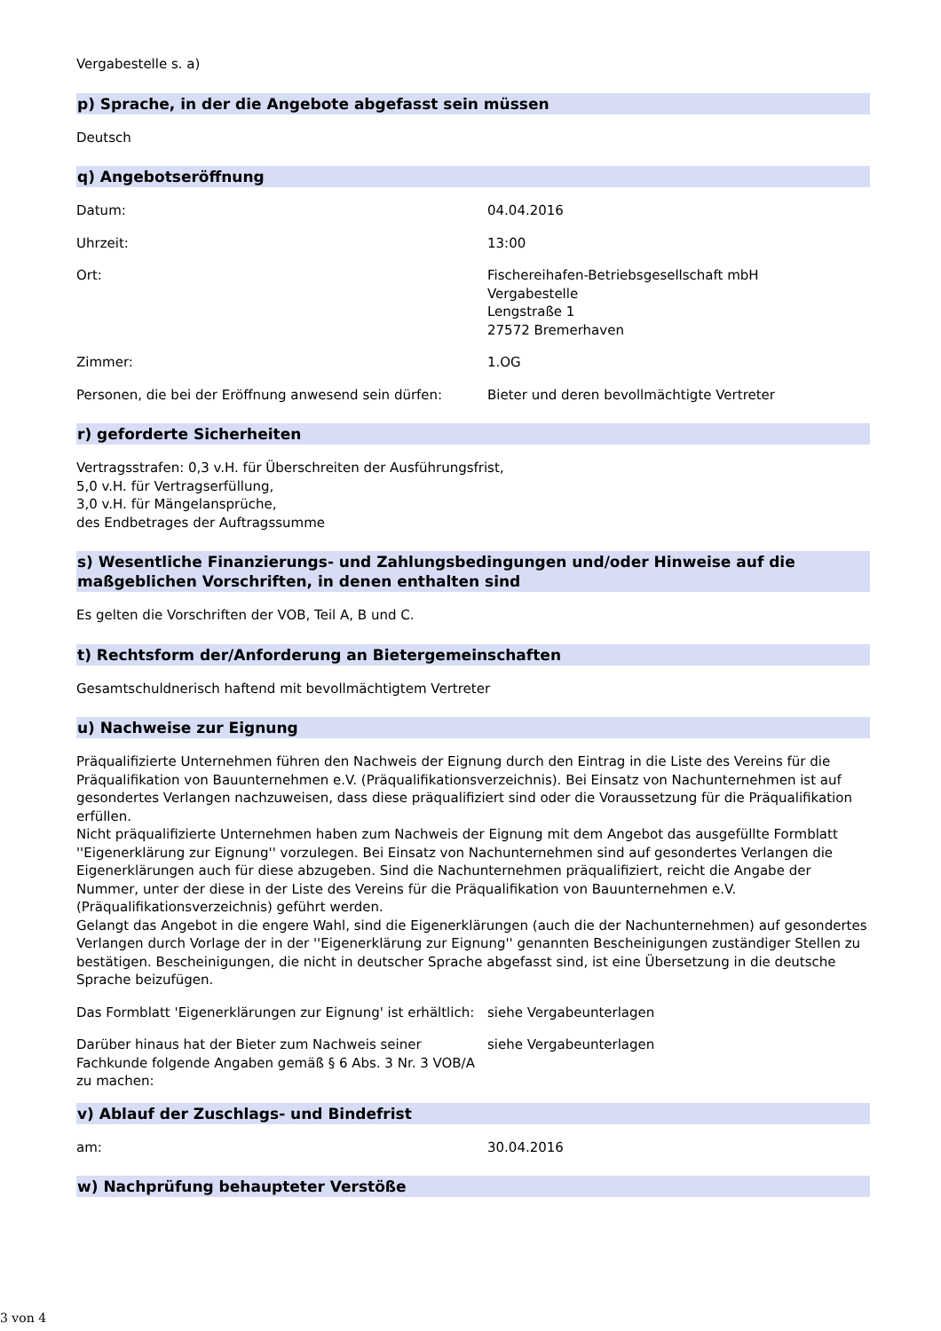Vergabestelle s. a)
p) Sprache, in der die Angebote abgefasst sein müssen
Deutsch
q) Angebotseröffnung
Datum: 04.04.2016
Uhrzeit: 13:00
Ort: Fischereihafen-Betriebsgesellschaft mbH
Vergabestelle
Lengstraße 1
27572 Bremerhaven
Zimmer: 1.OG
Personen, die bei der Eröffnung anwesend sein dürfen:
Bieter und deren bevollmächtigte Vertreter
r) geforderte Sicherheiten
Vertragsstrafen: 0,3 v.H. für Überschreiten der Ausführungsfrist,
5,0 v.H. für Vertragserfüllung,
3,0 v.H. für Mängelansprüche,
des Endbetrages der Auftragssumme
s) Wesentliche Finanzierungs- und Zahlungsbedingungen und/oder Hinweise auf die maßgeblichen Vorschriften, in denen enthalten sind
Es gelten die Vorschriften der VOB, Teil A, B und C.
t) Rechtsform der/Anforderung an Bietergemeinschaften
Gesamtschuldnerisch haftend mit bevollmächtigtem Vertreter
u) Nachweise zur Eignung
Präqualifizierte Unternehmen führen den Nachweis der Eignung durch den Eintrag in die Liste des Vereins für die Präqualifikation von Bauunternehmen e.V. (Präqualifikationsverzeichnis). Bei Einsatz von Nachunternehmen ist auf gesondertes Verlangen nachzuweisen, dass diese präqualifiziert sind oder die Voraussetzung für die Präqualifikation erfüllen.
Nicht präqualifizierte Unternehmen haben zum Nachweis der Eignung mit dem Angebot das ausgefüllte Formblatt ''Eigenerklärung zur Eignung'' vorzulegen. Bei Einsatz von Nachunternehmen sind auf gesondertes Verlangen die Eigenerklärungen auch für diese abzugeben. Sind die Nachunternehmen präqualifiziert, reicht die Angabe der Nummer, unter der diese in der Liste des Vereins für die Präqualifikation von Bauunternehmen e.V. (Präqualifikationsverzeichnis) geführt werden.
Gelangt das Angebot in die engere Wahl, sind die Eigenerklärungen (auch die der Nachunternehmen) auf gesondertes Verlangen durch Vorlage der in der ''Eigenerklärung zur Eignung'' genannten Bescheinigungen zuständiger Stellen zu bestätigen. Bescheinigungen, die nicht in deutscher Sprache abgefasst sind, ist eine Übersetzung in die deutsche Sprache beizufügen.
Das Formblatt 'Eigenerklärungen zur Eignung' ist erhältlich:
siehe Vergabeunterlagen
Darüber hinaus hat der Bieter zum Nachweis seiner Fachkunde folgende Angaben gemäß § 6 Abs. 3 Nr. 3 VOB/A zu machen:
siehe Vergabeunterlagen
v) Ablauf der Zuschlags- und Bindefrist
am: 30.04.2016
w) Nachprüfung behaupteter Verstöße
3 von 4